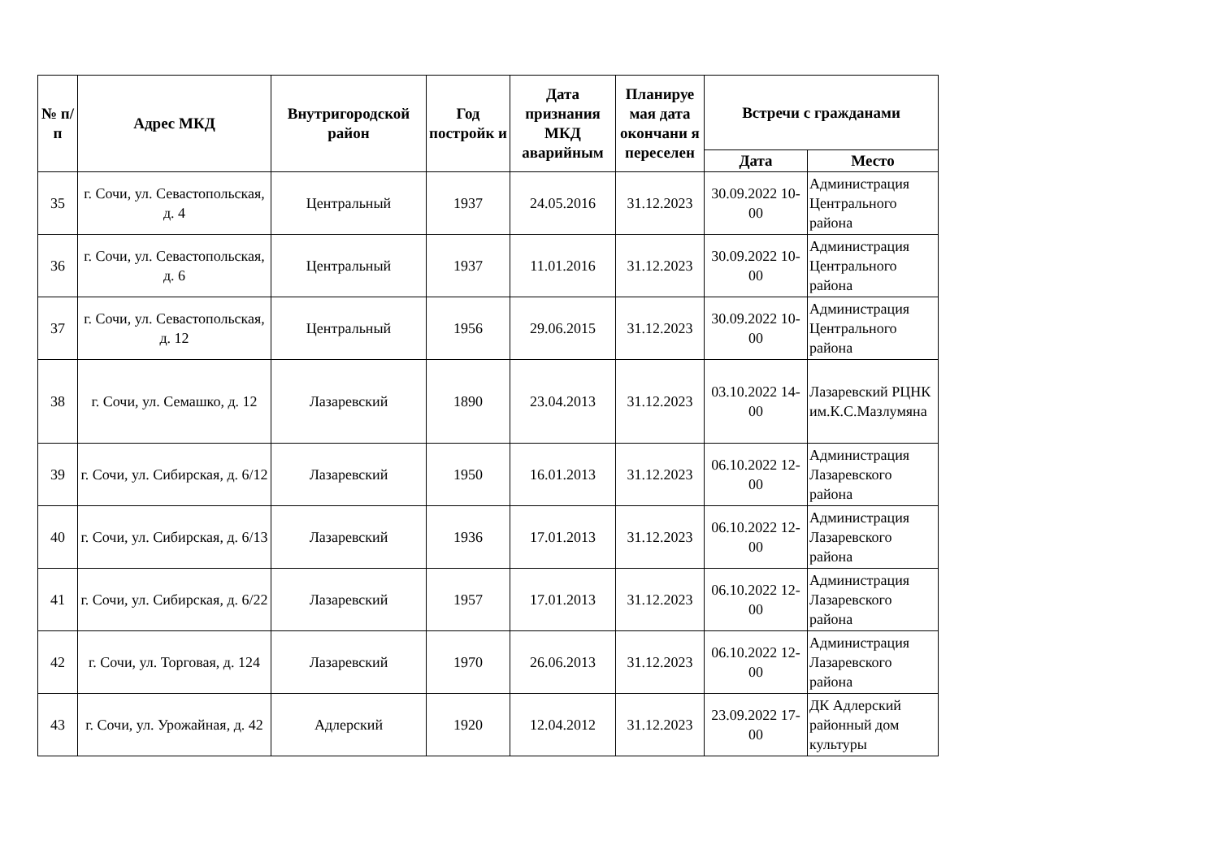| № п/п | Адрес МКД | Внутригородской район | Год постройк и | Дата признания МКД аварийным | Планируе мая дата окончани я переселен | Встречи с гражданами | |
| --- | --- | --- | --- | --- | --- | --- | --- |
| | | | | | | Дата | Место |
| 35 | г. Сочи, ул. Севастопольская, д. 4 | Центральный | 1937 | 24.05.2016 | 31.12.2023 | 30.09.2022 10-00 | Администрация Центрального района |
| 36 | г. Сочи, ул. Севастопольская, д. 6 | Центральный | 1937 | 11.01.2016 | 31.12.2023 | 30.09.2022 10-00 | Администрация Центрального района |
| 37 | г. Сочи, ул. Севастопольская, д. 12 | Центральный | 1956 | 29.06.2015 | 31.12.2023 | 30.09.2022 10-00 | Администрация Центрального района |
| 38 | г. Сочи, ул. Семашко, д. 12 | Лазаревский | 1890 | 23.04.2013 | 31.12.2023 | 03.10.2022 14-00 | Лазаревский РЦНК им.К.С.Мазлумяна |
| 39 | г. Сочи, ул. Сибирская, д. 6/12 | Лазаревский | 1950 | 16.01.2013 | 31.12.2023 | 06.10.2022 12-00 | Администрация Лазаревского района |
| 40 | г. Сочи, ул. Сибирская, д. 6/13 | Лазаревский | 1936 | 17.01.2013 | 31.12.2023 | 06.10.2022 12-00 | Администрация Лазаревского района |
| 41 | г. Сочи, ул. Сибирская, д. 6/22 | Лазаревский | 1957 | 17.01.2013 | 31.12.2023 | 06.10.2022 12-00 | Администрация Лазаревского района |
| 42 | г. Сочи, ул. Торговая, д. 124 | Лазаревский | 1970 | 26.06.2013 | 31.12.2023 | 06.10.2022 12-00 | Администрация Лазаревского района |
| 43 | г. Сочи, ул. Урожайная, д. 42 | Адлерский | 1920 | 12.04.2012 | 31.12.2023 | 23.09.2022 17-00 | ДК Адлерский районный дом культуры |